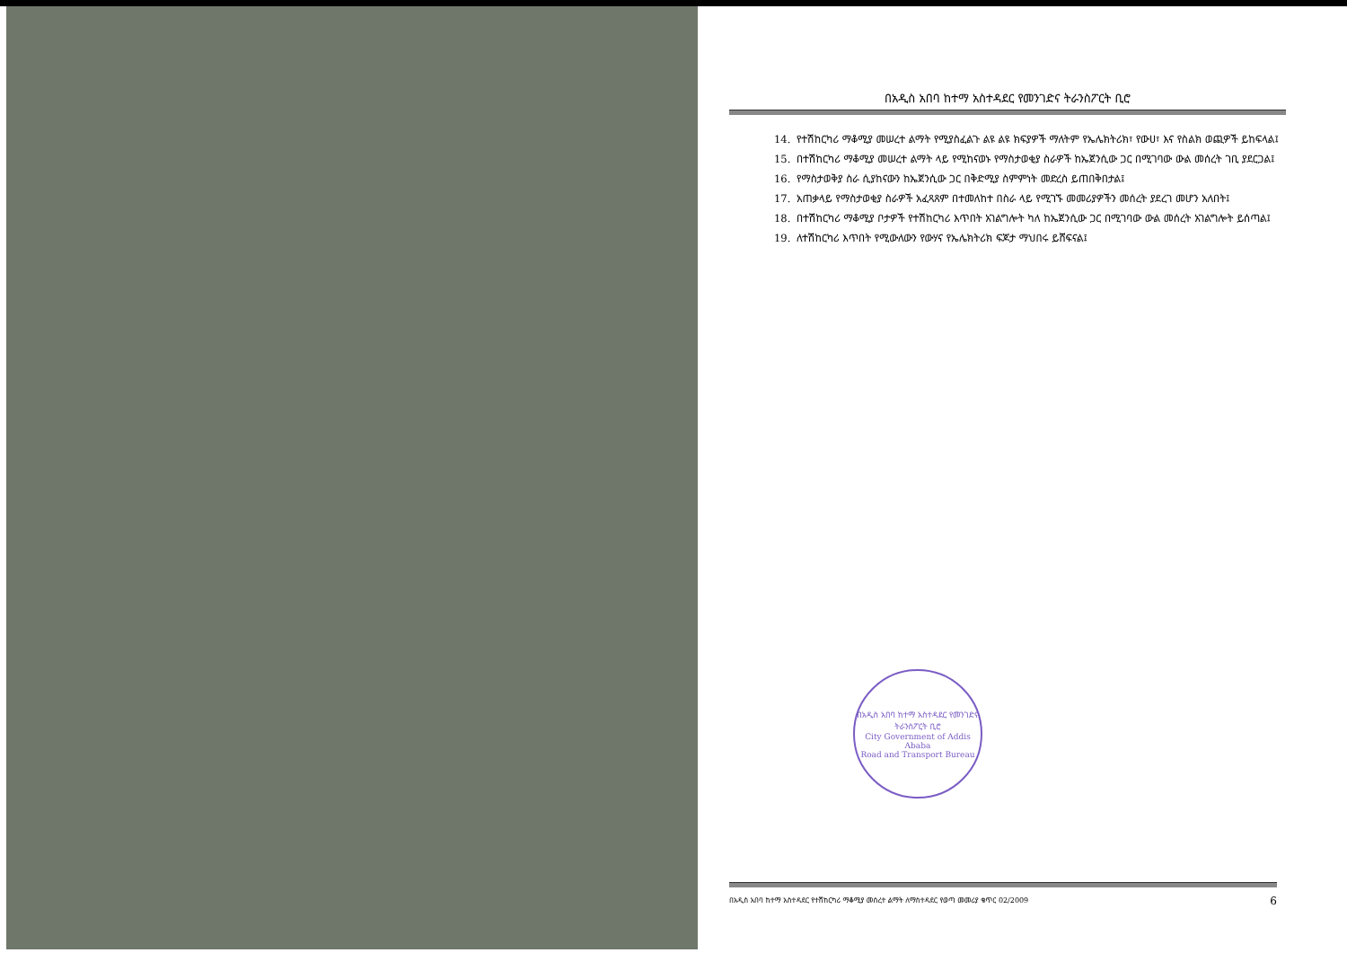በአዲስ አበባ ከተማ አስተዳደር የመንገድና ትራንስፖርት ቢሮ
14. የተሽከርካሪ ማቆሚያ መሠረተ ልማት የሚያስፈልጉ ልዩ ልዩ ክፍያዎች ማለትም የኤሌክትሪክ፣ የውሀ፣ እና የስልክ ወጪዎች ይከፍላል፤
15. በተሽከርካሪ ማቆሚያ መሠረተ ልማት ላይ የሚከናወኑ የማስታወቂያ ስራዎች ከኤጀንሲው ጋር በሚገባው ውል መሰረት ገቢ ያደርጋል፤
16. የማስታወቅያ ስራ ሲያከናውን ከኤጀንሲው ጋር በቅድሚያ ስምምነት መድረስ ይጠበቅበታል፤
17. አጠቃላይ የማስታወቂያ ስራዎች አፈጻጸም በተመለከተ በስራ ላይ የሚገኙ መመሪያዎችን መሰረት ያደረገ መሆን አለበት፤
18. በተሽከርካሪ ማቆሚያ ቦታዎች የተሽከርካሪ እጥበት አገልግሎት ካለ ከኤጀንሲው ጋር በሚገባው ውል መሰረት አገልግሎት ይሰጣል፤
19. ለተሽከርካሪ እጥበት የሚውለውን የውሃና የኤሌክትሪክ ፍጆታ ማህበሩ ይሸፍናል፤
በአዲስ አበባ ከተማ አስተዳደር የመንገድና ትራንስፖርት ቢሮ
City Government of Addis Ababa
Road and Transport Bureau
በአዲስ አበባ ከተማ አስተዳደር የተሽከርካሪ ማቆሚያ መሰረተ ልማት ለማስተዳደር የወጣ መመሪያ ቁጥር 02/2009 6